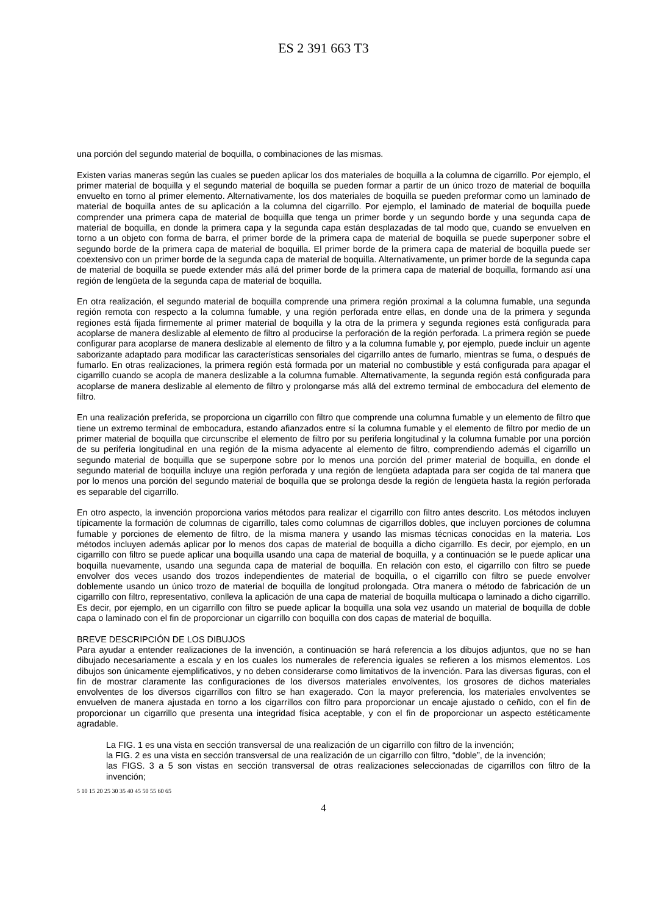ES 2 391 663 T3
una porción del segundo material de boquilla, o combinaciones de las mismas.
Existen varias maneras según las cuales se pueden aplicar los dos materiales de boquilla a la columna de cigarrillo. Por ejemplo, el primer material de boquilla y el segundo material de boquilla se pueden formar a partir de un único trozo de material de boquilla envuelto en torno al primer elemento. Alternativamente, los dos materiales de boquilla se pueden preformar como un laminado de material de boquilla antes de su aplicación a la columna del cigarrillo. Por ejemplo, el laminado de material de boquilla puede comprender una primera capa de material de boquilla que tenga un primer borde y un segundo borde y una segunda capa de material de boquilla, en donde la primera capa y la segunda capa están desplazadas de tal modo que, cuando se envuelven en torno a un objeto con forma de barra, el primer borde de la primera capa de material de boquilla se puede superponer sobre el segundo borde de la primera capa de material de boquilla. El primer borde de la primera capa de material de boquilla puede ser coextensivo con un primer borde de la segunda capa de material de boquilla. Alternativamente, un primer borde de la segunda capa de material de boquilla se puede extender más allá del primer borde de la primera capa de material de boquilla, formando así una región de lengüeta de la segunda capa de material de boquilla.
En otra realización, el segundo material de boquilla comprende una primera región proximal a la columna fumable, una segunda región remota con respecto a la columna fumable, y una región perforada entre ellas, en donde una de la primera y segunda regiones está fijada firmemente al primer material de boquilla y la otra de la primera y segunda regiones está configurada para acoplarse de manera deslizable al elemento de filtro al producirse la perforación de la región perforada. La primera región se puede configurar para acoplarse de manera deslizable al elemento de filtro y a la columna fumable y, por ejemplo, puede incluir un agente saborizante adaptado para modificar las características sensoriales del cigarrillo antes de fumarlo, mientras se fuma, o después de fumarlo. En otras realizaciones, la primera región está formada por un material no combustible y está configurada para apagar el cigarrillo cuando se acopla de manera deslizable a la columna fumable. Alternativamente, la segunda región está configurada para acoplarse de manera deslizable al elemento de filtro y prolongarse más allá del extremo terminal de embocadura del elemento de filtro.
En una realización preferida, se proporciona un cigarrillo con filtro que comprende una columna fumable y un elemento de filtro que tiene un extremo terminal de embocadura, estando afianzados entre sí la columna fumable y el elemento de filtro por medio de un primer material de boquilla que circunscribe el elemento de filtro por su periferia longitudinal y la columna fumable por una porción de su periferia longitudinal en una región de la misma adyacente al elemento de filtro, comprendiendo además el cigarrillo un segundo material de boquilla que se superpone sobre por lo menos una porción del primer material de boquilla, en donde el segundo material de boquilla incluye una región perforada y una región de lengüeta adaptada para ser cogida de tal manera que por lo menos una porción del segundo material de boquilla que se prolonga desde la región de lengüeta hasta la región perforada es separable del cigarrillo.
En otro aspecto, la invención proporciona varios métodos para realizar el cigarrillo con filtro antes descrito. Los métodos incluyen típicamente la formación de columnas de cigarrillo, tales como columnas de cigarrillos dobles, que incluyen porciones de columna fumable y porciones de elemento de filtro, de la misma manera y usando las mismas técnicas conocidas en la materia. Los métodos incluyen además aplicar por lo menos dos capas de material de boquilla a dicho cigarrillo. Es decir, por ejemplo, en un cigarrillo con filtro se puede aplicar una boquilla usando una capa de material de boquilla, y a continuación se le puede aplicar una boquilla nuevamente, usando una segunda capa de material de boquilla. En relación con esto, el cigarrillo con filtro se puede envolver dos veces usando dos trozos independientes de material de boquilla, o el cigarrillo con filtro se puede envolver doblemente usando un único trozo de material de boquilla de longitud prolongada. Otra manera o método de fabricación de un cigarrillo con filtro, representativo, conlleva la aplicación de una capa de material de boquilla multicapa o laminado a dicho cigarrillo. Es decir, por ejemplo, en un cigarrillo con filtro se puede aplicar la boquilla una sola vez usando un material de boquilla de doble capa o laminado con el fin de proporcionar un cigarrillo con boquilla con dos capas de material de boquilla.
BREVE DESCRIPCIÓN DE LOS DIBUJOS
Para ayudar a entender realizaciones de la invención, a continuación se hará referencia a los dibujos adjuntos, que no se han dibujado necesariamente a escala y en los cuales los numerales de referencia iguales se refieren a los mismos elementos. Los dibujos son únicamente ejemplificativos, y no deben considerarse como limitativos de la invención. Para las diversas figuras, con el fin de mostrar claramente las configuraciones de los diversos materiales envolventes, los grosores de dichos materiales envolventes de los diversos cigarrillos con filtro se han exagerado. Con la mayor preferencia, los materiales envolventes se envuelven de manera ajustada en torno a los cigarrillos con filtro para proporcionar un encaje ajustado o ceñido, con el fin de proporcionar un cigarrillo que presenta una integridad física aceptable, y con el fin de proporcionar un aspecto estéticamente agradable.
La FIG. 1 es una vista en sección transversal de una realización de un cigarrillo con filtro de la invención;
la FIG. 2 es una vista en sección transversal de una realización de un cigarrillo con filtro, “doble”, de la invención;
las FIGS. 3 a 5 son vistas en sección transversal de otras realizaciones seleccionadas de cigarrillos con filtro de la invención;
5 10 15 20 25 30 35 40 45 50 55 60 65
4